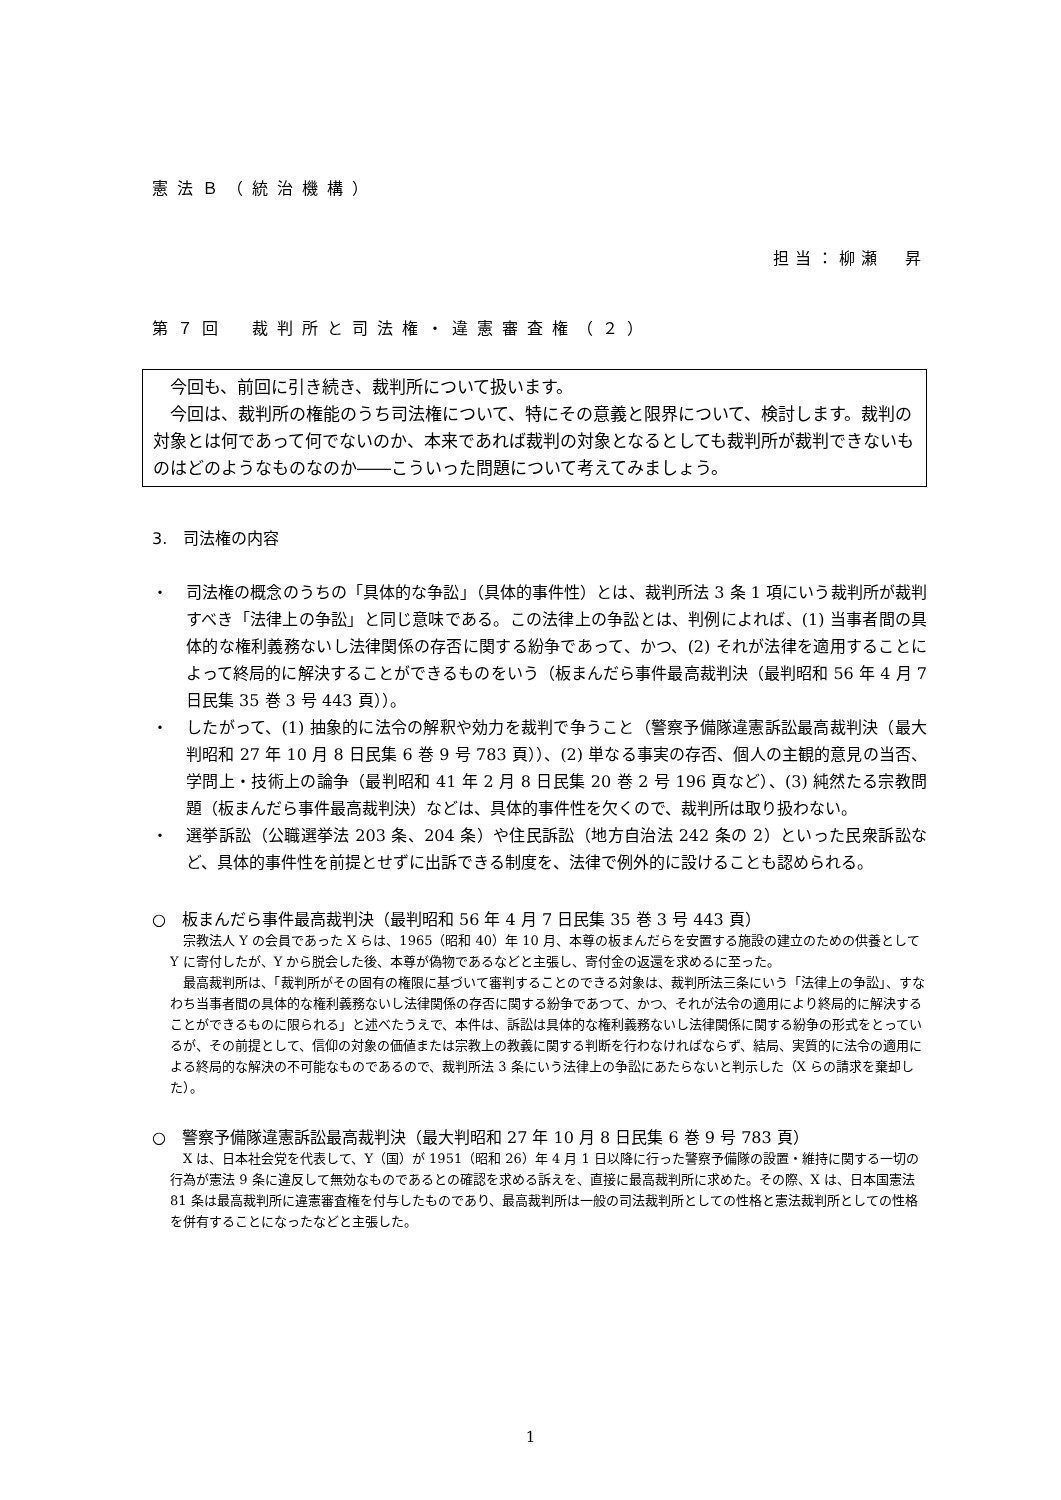憲法Ｂ（統治機構）
担当：柳瀬　昇
第７回　裁判所と司法権・違憲審査権（２）
　今回も、前回に引き続き、裁判所について扱います。
　今回は、裁判所の権能のうち司法権について、特にその意義と限界について、検討します。裁判の対象とは何であって何でないのか、本来であれば裁判の対象となるとしても裁判所が裁判できないものはどのようなものなのか――こういった問題について考えてみましょう。
3.　司法権の内容
・ 司法権の概念のうちの「具体的な争訟」（具体的事件性）とは、裁判所法 3 条 1 項にいう裁判所が裁判すべき「法律上の争訟」と同じ意味である。この法律上の争訟とは、判例によれば、(1) 当事者間の具体的な権利義務ないし法律関係の存否に関する紛争であって、かつ、(2) それが法律を適用することによって終局的に解決することができるものをいう（板まんだら事件最高裁判決（最判昭和 56 年 4 月 7 日民集 35 巻 3 号 443 頁））。
・ したがって、(1) 抽象的に法令の解釈や効力を裁判で争うこと（警察予備隊違憲訴訟最高裁判決（最大判昭和 27 年 10 月 8 日民集 6 巻 9 号 783 頁））、(2) 単なる事実の存否、個人の主観的意見の当否、学問上・技術上の論争（最判昭和 41 年 2 月 8 日民集 20 巻 2 号 196 頁など）、(3) 純然たる宗教問題（板まんだら事件最高裁判決）などは、具体的事件性を欠くので、裁判所は取り扱わない。
・ 選挙訴訟（公職選挙法 203 条、204 条）や住民訴訟（地方自治法 242 条の 2）といった民衆訴訟など、具体的事件性を前提とせずに出訴できる制度を、法律で例外的に設けることも認められる。
○　板まんだら事件最高裁判決（最判昭和 56 年 4 月 7 日民集 35 巻 3 号 443 頁）
　宗教法人 Y の会員であった X らは、1965（昭和 40）年 10 月、本尊の板まんだらを安置する施設の建立のための供養として Y に寄付したが、Y から脱会した後、本尊が偽物であるなどと主張し、寄付金の返還を求めるに至った。
　最高裁判所は、「裁判所がその固有の権限に基づいて審判することのできる対象は、裁判所法三条にいう「法律上の争訟」、すなわち当事者間の具体的な権利義務ないし法律関係の存否に関する紛争であつて、かつ、それが法令の適用により終局的に解決することができるものに限られる」と述べたうえで、本件は、訴訟は具体的な権利義務ないし法律関係に関する紛争の形式をとっているが、その前提として、信仰の対象の価値または宗教上の教義に関する判断を行わなければならず、結局、実質的に法令の適用による終局的な解決の不可能なものであるので、裁判所法 3 条にいう法律上の争訟にあたらないと判示した（X らの請求を棄却した）。
○　警察予備隊違憲訴訟最高裁判決（最大判昭和 27 年 10 月 8 日民集 6 巻 9 号 783 頁）
　X は、日本社会党を代表して、Y（国）が 1951（昭和 26）年 4 月 1 日以降に行った警察予備隊の設置・維持に関する一切の行為が憲法 9 条に違反して無効なものであるとの確認を求める訴えを、直接に最高裁判所に求めた。その際、X は、日本国憲法 81 条は最高裁判所に違憲審査権を付与したものであり、最高裁判所は一般の司法裁判所としての性格と憲法裁判所としての性格を併有することになったなどと主張した。
1